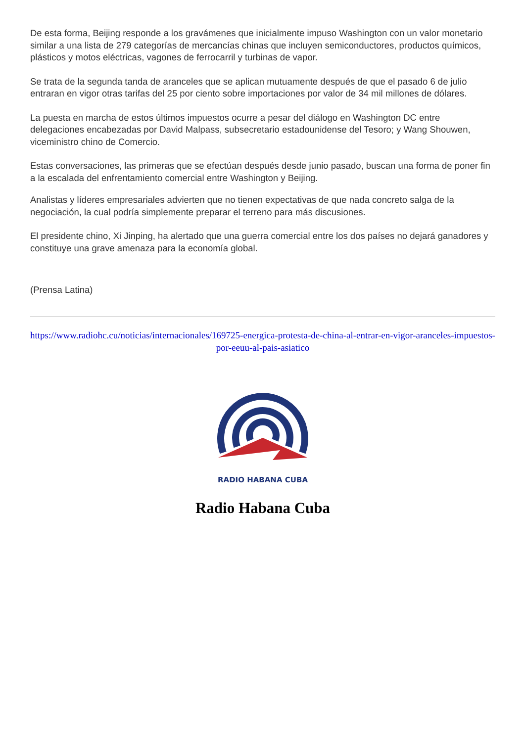De esta forma, Beijing responde a los gravámenes que inicialmente impuso Washington con un valor monetario similar a una lista de 279 categorías de mercancías chinas que incluyen semiconductores, productos químicos, plásticos y motos eléctricas, vagones de ferrocarril y turbinas de vapor.
Se trata de la segunda tanda de aranceles que se aplican mutuamente después de que el pasado 6 de julio entraran en vigor otras tarifas del 25 por ciento sobre importaciones por valor de 34 mil millones de dólares.
La puesta en marcha de estos últimos impuestos ocurre a pesar del diálogo en Washington DC entre delegaciones encabezadas por David Malpass, subsecretario estadounidense del Tesoro; y Wang Shouwen, viceministro chino de Comercio.
Estas conversaciones, las primeras que se efectúan después desde junio pasado, buscan una forma de poner fin a la escalada del enfrentamiento comercial entre Washington y Beijing.
Analistas y líderes empresariales advierten que no tienen expectativas de que nada concreto salga de la negociación, la cual podría simplemente preparar el terreno para más discusiones.
El presidente chino, Xi Jinping, ha alertado que una guerra comercial entre los dos países no dejará ganadores y constituye una grave amenaza para la economía global.
(Prensa Latina)
https://www.radiohc.cu/noticias/internacionales/169725-energica-protesta-de-china-al-entrar-en-vigor-aranceles-impuestos-por-eeuu-al-pais-asiatico
RADIO HABANA CUBA
Radio Habana Cuba